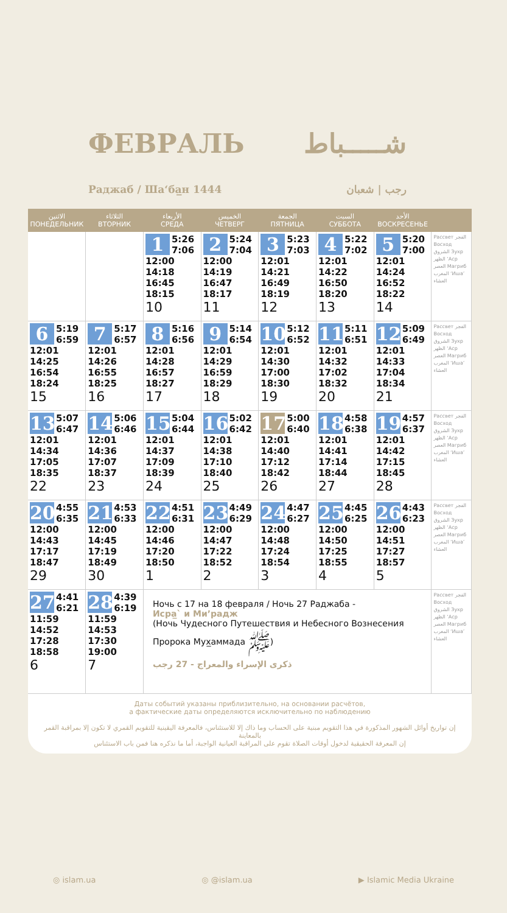ФЕВРАЛЬ شـــــباط
Раджаб / Ша‘ба̲н 1444 رجب | شعبان
| الاثنين ПОНЕДЕЛЬНИК | الثلاثاء ВТОРНИК | الأربعاء СРЕДА | الخميس ЧЕТВЕРГ | الجمعة ПЯТНИЦА | السبت СУББОТА | الأحد ВОСКРЕСЕНЬЕ | |
| --- | --- | --- | --- | --- | --- | --- | --- |
| | | 1 5:26 7:06 12:00 14:18 16:45 18:15 10 | 2 5:24 7:04 12:00 14:19 16:47 18:17 11 | 3 5:23 7:03 12:01 14:21 16:49 18:19 12 | 4 5:22 7:02 12:01 14:22 16:50 18:20 13 | 5 5:20 7:00 12:01 14:24 16:52 18:22 14 | Рассвет الفجر Восход الشروق Зухр الظهر ‘Аср العصر Магриб المغرب ‘Иша’ العشاء |
| 6 5:19 6:59 12:01 14:25 16:54 18:24 15 | 7 5:17 6:57 12:01 14:26 16:55 18:25 16 | 8 5:16 6:56 12:01 14:28 16:57 18:27 17 | 9 5:14 6:54 12:01 14:29 16:59 18:29 18 | 10 5:12 6:52 12:01 14:30 17:00 18:30 19 | 11 5:11 6:51 12:01 14:32 17:02 18:32 20 | 12 5:09 6:49 12:01 14:33 17:04 18:34 21 | Рассвет الفجر Восход الشروق Зухр الظهر ‘Аср العصر Магриб المغرب ‘Иша’ العشاء |
| 13 5:07 6:47 12:01 14:34 17:05 18:35 22 | 14 5:06 6:46 12:01 14:36 17:07 18:37 23 | 15 5:04 6:44 12:01 14:37 17:09 18:39 24 | 16 5:02 6:42 12:01 14:38 17:10 18:40 25 | 17 5:00 6:40 12:01 14:40 17:12 18:42 26 | 18 4:58 6:38 12:01 14:41 17:14 18:44 27 | 19 4:57 6:37 12:01 14:42 17:15 18:45 28 | Рассвет الفجر Восход الشروق Зухр الظهر ‘Аср العصر Магриб المغرب ‘Иша’ العشاء |
| 20 4:55 6:35 12:00 14:43 17:17 18:47 29 | 21 4:53 6:33 12:00 14:45 17:19 18:49 30 | 22 4:51 6:31 12:00 14:46 17:20 18:50 1 | 23 4:49 6:29 12:00 14:47 17:22 18:52 2 | 24 4:47 6:27 12:00 14:48 17:24 18:54 3 | 25 4:45 6:25 12:00 14:50 17:25 18:55 4 | 26 4:43 6:23 12:00 14:51 17:27 18:57 5 | Рассвет الفجر Восход الشروق Зухр الظهر ‘Аср العصر Магриб المغرب ‘Иша’ العشاء |
| 27 4:41 6:21 11:59 14:52 17:28 18:58 6 | 28 4:39 6:19 11:59 14:53 17:30 19:00 7 | Ночь с 17 на 18 февраля / Ночь 27 Раджаба - Исра̲` и Ми’радж (Ночь Чудесного Путешествия и Небесного Вознесения Пророка Мух̲аммада ﷺ) ذكرى الإسراء والمعراج - 27 رجب | | | | | Рассвет الفجر Восход الشروق Зухр الظهر ‘Аср العصر Магриб المغرب ‘Иша’ العشاء |
Даты событий указаны приблизительно, на основании расчётов,
а фактические даты определяются исключительно по наблюдению
إن تواريخ أوائل الشهور المذكورة في هذا التقويم مبنية على الحساب وما ذاك إلا للاستئناس، فالمعرفة اليقينية للتقويم القمري لا تكون إلا بمراقبة القمر بالمعاينة
إن المعرفة الحقيقية لدخول أوقات الصلاة تقوم على المراقبة العيانية الواجبة، أما ما نذكره هنا فمن باب الاستئناس
◎ islam.ua ◎ @islam.ua ▶ Islamic Media Ukraine